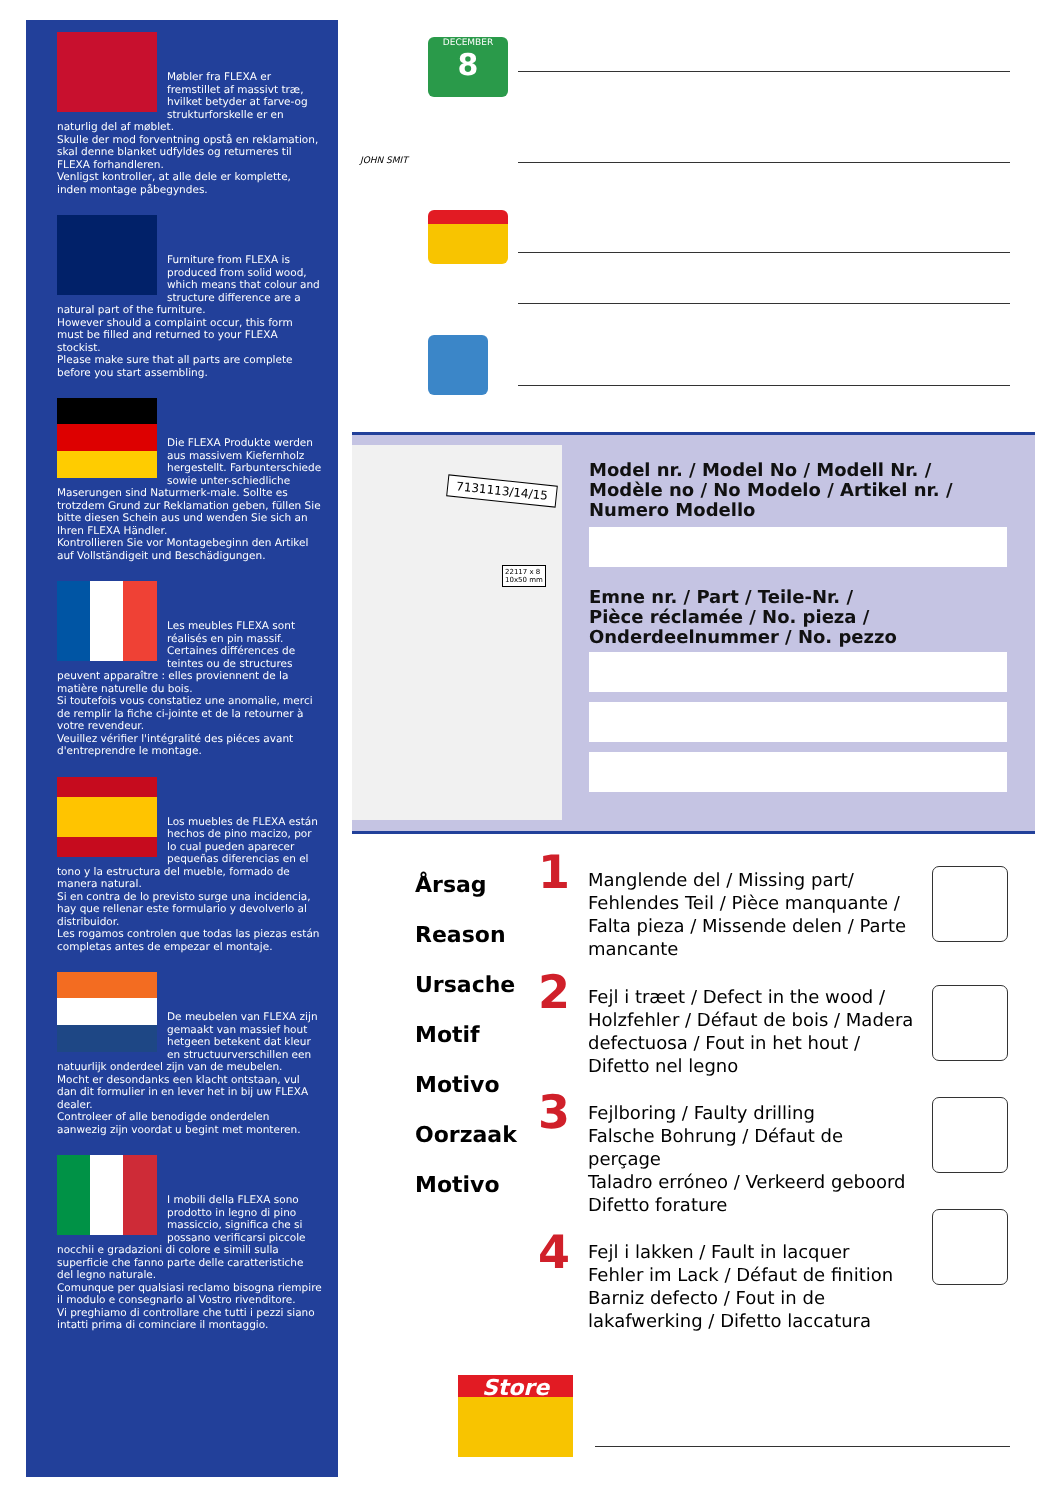Møbler fra FLEXA er fremstillet af massivt træ, hvilket betyder at farve-og strukturforskelle er en naturlig del af møblet.
Skulle der mod forventning opstå en reklamation, skal denne blanket udfyldes og returneres til FLEXA forhandleren.
Venligst kontroller, at alle dele er komplette, inden montage påbegyndes.
Furniture from FLEXA is produced from solid wood, which means that colour and structure difference are a natural part of the furniture.
However should a complaint occur, this form must be filled and returned to your FLEXA stockist.
Please make sure that all parts are complete before you start assembling.
Die FLEXA Produkte werden aus massivem Kiefernholz hergestellt. Farbunterschiede sowie unter-schiedliche Maserungen sind Naturmerk-male. Sollte es trotzdem Grund zur Reklamation geben, füllen Sie bitte diesen Schein aus und wenden Sie sich an Ihren FLEXA Händler.
Kontrollieren Sie vor Montagebeginn den Artikel auf Vollständigeit und Beschädigungen.
Les meubles FLEXA sont réalisés en pin massif. Certaines différences de teintes ou de structures peuvent apparaître : elles proviennent de la matière naturelle du bois.
Si toutefois vous constatiez une anomalie, merci de remplir la fiche ci-jointe et de la retourner à votre revendeur.
Veuillez vérifier l'intégralité des piéces avant d'entreprendre le montage.
Los muebles de FLEXA están hechos de pino macizo, por lo cual pueden aparecer pequeñas diferencias en el tono y la estructura del mueble, formado de manera natural.
Si en contra de lo previsto surge una incidencia, hay que rellenar este formulario y devolverlo al distribuidor.
Les rogamos controlen que todas las piezas están completas antes de empezar el montaje.
De meubelen van FLEXA zijn gemaakt van massief hout hetgeen betekent dat kleur en structuurverschillen een natuurlijk onderdeel zijn van de meubelen.
Mocht er desondanks een klacht ontstaan, vul dan dit formulier in en lever het in bij uw FLEXA dealer.
Controleer of alle benodigde onderdelen aanwezig zijn voordat u begint met monteren.
I mobili della FLEXA sono prodotto in legno di pino massiccio, significa che si possano verificarsi piccole nocchii e gradazioni di colore e simili sulla superficie che fanno parte delle caratteristiche del legno naturale.
Comunque per qualsiasi reclamo bisogna riempire il modulo e consegnarlo al Vostro rivenditore.
Vi preghiamo di controllare che tutti i pezzi siano intatti prima di cominciare il montaggio.
DECEMBER
8
JOHN SMIT
7131113/14/15
22117 x 8
10x50 mm
Model nr. / Model No / Modell Nr. /
Modèle no / No Modelo / Artikel nr. /
Numero Modello
Emne nr. / Part / Teile-Nr. /
Pièce réclamée / No. pieza /
Onderdeelnummer / No. pezzo
Årsag
Reason
Ursache
Motif
Motivo
Oorzaak
Motivo
1
Manglende del / Missing part/ Fehlendes Teil / Pièce manquante / Falta pieza / Missende delen / Parte mancante
2
Fejl i træet / Defect in the wood / Holzfehler / Défaut de bois / Madera defectuosa / Fout in het hout / Difetto nel legno
3
Fejlboring / Faulty drilling
Falsche Bohrung / Défaut de perçage
Taladro erróneo / Verkeerd geboord
Difetto forature
4
Fejl i lakken / Fault in lacquer
Fehler im Lack / Défaut de finition
Barniz defecto / Fout in de lakafwerking / Difetto laccatura
Store